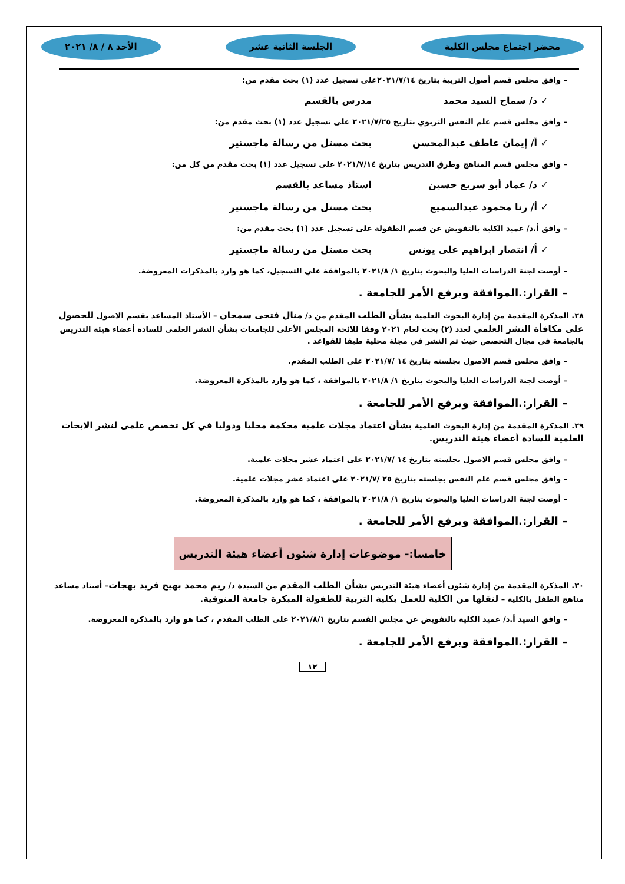محضر اجتماع مجلس الكلية الجلسة الثانية عشر الأحد ٨ / ٨/ ٢٠٢١
– وافق مجلس قسم أصول التربية بتاريخ ٢٠٢١/٧/١٤على تسجيل عدد (١) بحث مقدم من:
✓ د/ سماح السيد محمد مدرس بالقسم
– وافق مجلس قسم علم النفس التربوي بتاريخ ٢٠٢١/٧/٢٥ على تسجيل عدد (١) بحث مقدم من:
✓ أ/ إيمان عاطف عبدالمحسن بحث مستل من رسالة ماجستير
– وافق مجلس قسم المناهج وطرق التدريس بتاريخ ٢٠٢١/٧/١٤ على تسجيل عدد (١) بحث مقدم من كل من:
✓ د/ عماد أبو سريع حسين استاذ مساعد بالقسم
✓ أ/ رنا محمود عبدالسميع بحث مستل من رسالة ماجستير
– وافق أ.د/ عميد الكلية بالتفويض عن قسم الطفولة على تسجيل عدد (١) بحث مقدم من:
✓ أ/ انتصار ابراهيم على يونس بحث مستل من رسالة ماجستير
– أوصت لجنة الدراسات العليا والبحوث بتاريخ ١/ ٢٠٢١/٨ بالموافقة علي التسجيل، كما هو وارد بالمذكرات المعروضة.
– القرار:.الموافقة ويرفع الأمر للجامعة .
٢٨. المذكرة المقدمة من إدارة البحوث العلمية بشأن الطلب المقدم من د/ منال فتحى سمحان – الأستاذ المساعد بقسم الاصول للحصول على مكافأة النشر العلمي لعدد (٢) بحث لعام ٢٠٢١ وفقا للائحة المجلس الأعلى للجامعات بشأن النشر العلمى للسادة أعضاء هيئة التدريس بالجامعة فى مجال التخصص حيث تم النشر في مجلة محلية طبقا للقواعد .
– وافق مجلس قسم الاصول بجلسته بتاريخ ١٤ /٢٠٢١/٧ على الطلب المقدم.
– أوصت لجنة الدراسات العليا والبحوث بتاريخ ١/ ٢٠٢١/٨ بالموافقة ، كما هو وارد بالمذكرة المعروضة.
– القرار:.الموافقة ويرفع الأمر للجامعة .
٢٩. المذكرة المقدمة من إدارة البحوث العلمية بشأن اعتماد مجلات علمية محكمة محليا ودوليا في كل تخصص علمى لنشر الابحاث العلمية للسادة أعضاء هيئة التدريس.
– وافق مجلس قسم الاصول بجلسته بتاريخ ١٤ /٢٠٢١/٧ على اعتماد عشر مجلات علمية.
– وافق مجلس قسم علم النفس بجلسته بتاريخ ٢٥ /٢٠٢١/٧ على اعتماد عشر مجلات علمية.
– أوصت لجنة الدراسات العليا والبحوث بتاريخ ١/ ٢٠٢١/٨ بالموافقة ، كما هو وارد بالمذكرة المعروضة.
– القرار:.الموافقة ويرفع الأمر للجامعة .
خامسا:- موضوعات إدارة شئون أعضاء هيئة التدريس
٣٠. المذكرة المقدمة من إدارة شئون أعضاء هيئة التدريس بشأن الطلب المقدم من السيدة د/ ريم محمد بهيج فريد بهجات– أستاذ مساعد مناهج الطفل بالكلية – لنقلها من الكلية للعمل بكلية التربية للطفولة المبكرة جامعة المنوفية.
– وافق السيد أ.د/ عميد الكلية بالتفويض عن مجلس القسم بتاريخ ٢٠٢١/٨/١ على الطلب المقدم ، كما هو وارد بالمذكرة المعروضة.
– القرار:.الموافقة ويرفع الأمر للجامعة .
١٢